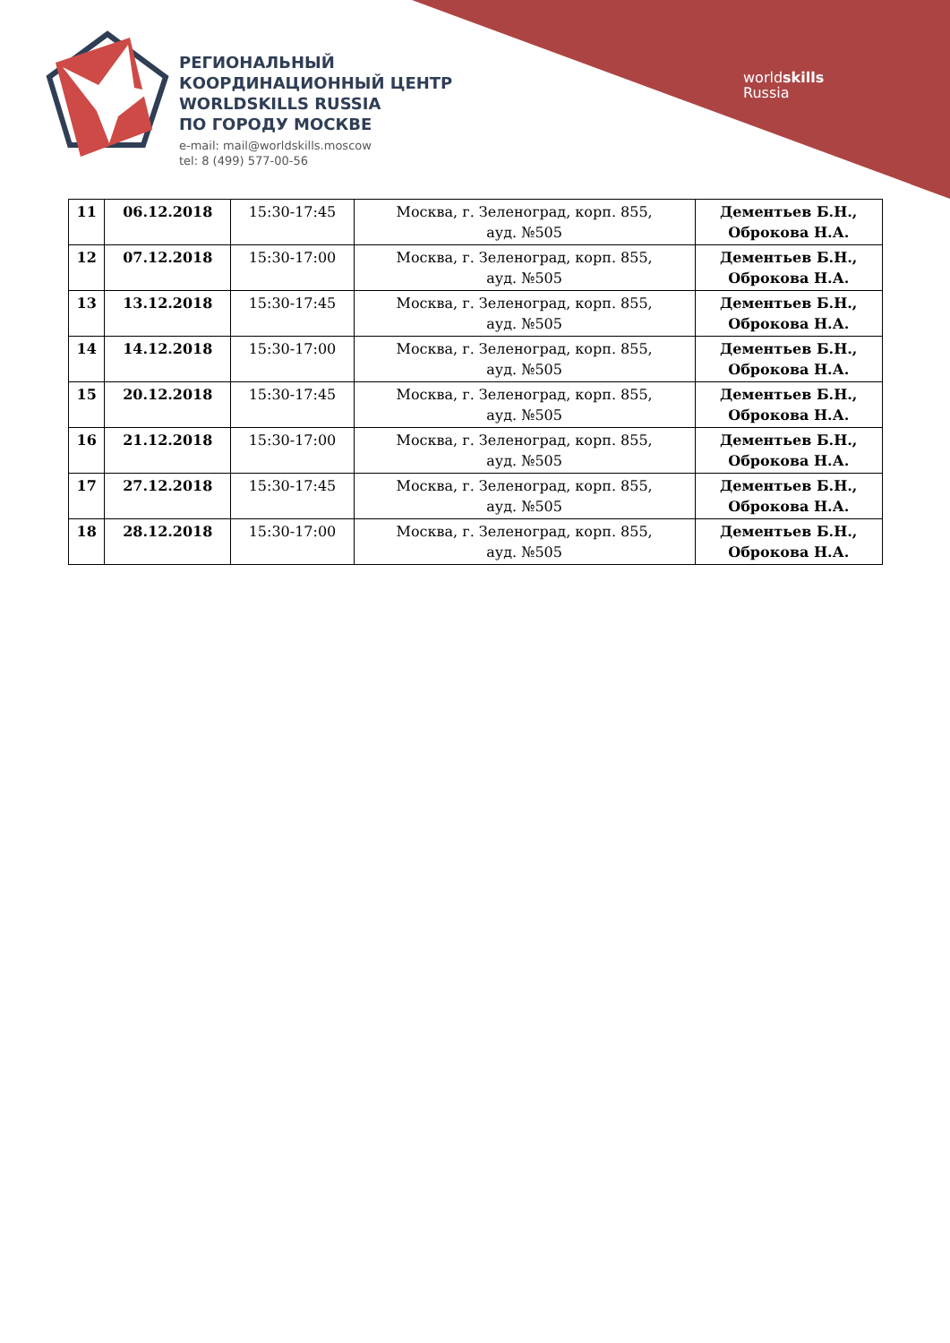РЕГИОНАЛЬНЫЙ
КООРДИНАЦИОННЫЙ ЦЕНТР
WORLDSKILLS RUSSIA
ПО ГОРОДУ МОСКВЕ
e-mail: mail@worldskills.moscow
tel: 8 (499) 577-00-56
worldskills
Russia
| 11 | 06.12.2018 | 15:30-17:45 | Москва, г. Зеленоград, корп. 855, ауд. №505 | Дементьев Б.Н., Оброкова Н.А. |
| 12 | 07.12.2018 | 15:30-17:00 | Москва, г. Зеленоград, корп. 855, ауд. №505 | Дементьев Б.Н., Оброкова Н.А. |
| 13 | 13.12.2018 | 15:30-17:45 | Москва, г. Зеленоград, корп. 855, ауд. №505 | Дементьев Б.Н., Оброкова Н.А. |
| 14 | 14.12.2018 | 15:30-17:00 | Москва, г. Зеленоград, корп. 855, ауд. №505 | Дементьев Б.Н., Оброкова Н.А. |
| 15 | 20.12.2018 | 15:30-17:45 | Москва, г. Зеленоград, корп. 855, ауд. №505 | Дементьев Б.Н., Оброкова Н.А. |
| 16 | 21.12.2018 | 15:30-17:00 | Москва, г. Зеленоград, корп. 855, ауд. №505 | Дементьев Б.Н., Оброкова Н.А. |
| 17 | 27.12.2018 | 15:30-17:45 | Москва, г. Зеленоград, корп. 855, ауд. №505 | Дементьев Б.Н., Оброкова Н.А. |
| 18 | 28.12.2018 | 15:30-17:00 | Москва, г. Зеленоград, корп. 855, ауд. №505 | Дементьев Б.Н., Оброкова Н.А. |